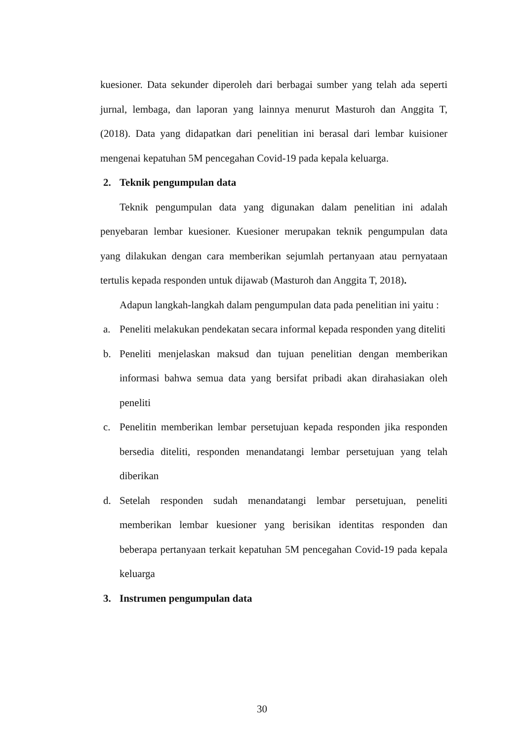kuesioner. Data sekunder diperoleh dari berbagai sumber yang telah ada seperti jurnal, lembaga, dan laporan yang lainnya menurut Masturoh dan Anggita T, (2018). Data yang didapatkan dari penelitian ini berasal dari lembar kuisioner mengenai kepatuhan 5M pencegahan Covid-19 pada kepala keluarga.
2. Teknik pengumpulan data
Teknik pengumpulan data yang digunakan dalam penelitian ini adalah penyebaran lembar kuesioner. Kuesioner merupakan teknik pengumpulan data yang dilakukan dengan cara memberikan sejumlah pertanyaan atau pernyataan tertulis kepada responden untuk dijawab (Masturoh dan Anggita T, 2018).
Adapun langkah-langkah dalam pengumpulan data pada penelitian ini yaitu :
a. Peneliti melakukan pendekatan secara informal kepada responden yang diteliti
b. Peneliti menjelaskan maksud dan tujuan penelitian dengan memberikan informasi bahwa semua data yang bersifat pribadi akan dirahasiakan oleh peneliti
c. Penelitin memberikan lembar persetujuan kepada responden jika responden bersedia diteliti, responden menandatangi lembar persetujuan yang telah diberikan
d. Setelah responden sudah menandatangi lembar persetujuan, peneliti memberikan lembar kuesioner yang berisikan identitas responden dan beberapa pertanyaan terkait kepatuhan 5M pencegahan Covid-19 pada kepala keluarga
3. Instrumen pengumpulan data
30